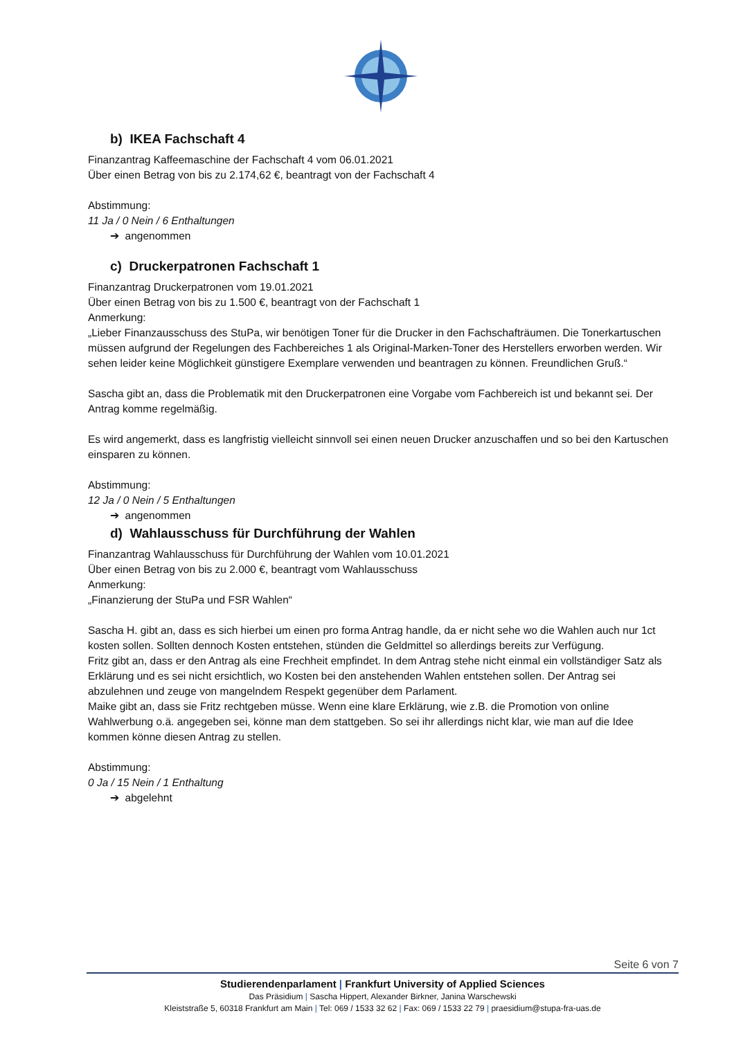b) IKEA Fachschaft 4
Finanzantrag Kaffeemaschine der Fachschaft 4 vom 06.01.2021
Über einen Betrag von bis zu 2.174,62 €, beantragt von der Fachschaft 4
Abstimmung:
11 Ja / 0 Nein / 6 Enthaltungen
➔ angenommen
c) Druckerpatronen Fachschaft 1
Finanzantrag Druckerpatronen vom 19.01.2021
Über einen Betrag von bis zu 1.500 €, beantragt von der Fachschaft 1
Anmerkung:
„Lieber Finanzausschuss des StuPa, wir benötigen Toner für die Drucker in den Fachschafträumen. Die Tonerkartuschen müssen aufgrund der Regelungen des Fachbereiches 1 als Original-Marken-Toner des Herstellers erworben werden. Wir sehen leider keine Möglichkeit günstigere Exemplare verwenden und beantragen zu können. Freundlichen Gruß.“
Sascha gibt an, dass die Problematik mit den Druckerpatronen eine Vorgabe vom Fachbereich ist und bekannt sei. Der Antrag komme regelmäßig.
Es wird angemerkt, dass es langfristig vielleicht sinnvoll sei einen neuen Drucker anzuschaffen und so bei den Kartuschen einsparen zu können.
Abstimmung:
12 Ja / 0 Nein / 5 Enthaltungen
➔ angenommen
d) Wahlausschuss für Durchführung der Wahlen
Finanzantrag Wahlausschuss für Durchführung der Wahlen vom 10.01.2021
Über einen Betrag von bis zu 2.000 €, beantragt vom Wahlausschuss
Anmerkung:
„Finanzierung der StuPa und FSR Wahlen“
Sascha H. gibt an, dass es sich hierbei um einen pro forma Antrag handle, da er nicht sehe wo die Wahlen auch nur 1ct kosten sollen. Sollten dennoch Kosten entstehen, stünden die Geldmittel so allerdings bereits zur Verfügung.
Fritz gibt an, dass er den Antrag als eine Frechheit empfindet. In dem Antrag stehe nicht einmal ein vollständiger Satz als Erklärung und es sei nicht ersichtlich, wo Kosten bei den anstehenden Wahlen entstehen sollen. Der Antrag sei abzulehnen und zeuge von mangelndem Respekt gegenüber dem Parlament.
Maike gibt an, dass sie Fritz rechtgeben müsse. Wenn eine klare Erklärung, wie z.B. die Promotion von online Wahlwerbung o.ä. angegeben sei, könne man dem stattgeben. So sei ihr allerdings nicht klar, wie man auf die Idee kommen könne diesen Antrag zu stellen.
Abstimmung:
0 Ja / 15 Nein / 1 Enthaltung
➔ abgelehnt
Seite 6 von 7
Studierendenparlament | Frankfurt University of Applied Sciences
Das Präsidium | Sascha Hippert, Alexander Birkner, Janina Warschewski
Kleiststraße 5, 60318 Frankfurt am Main | Tel: 069 / 1533 32 62 | Fax: 069 / 1533 22 79 | praesidium@stupa-fra-uas.de